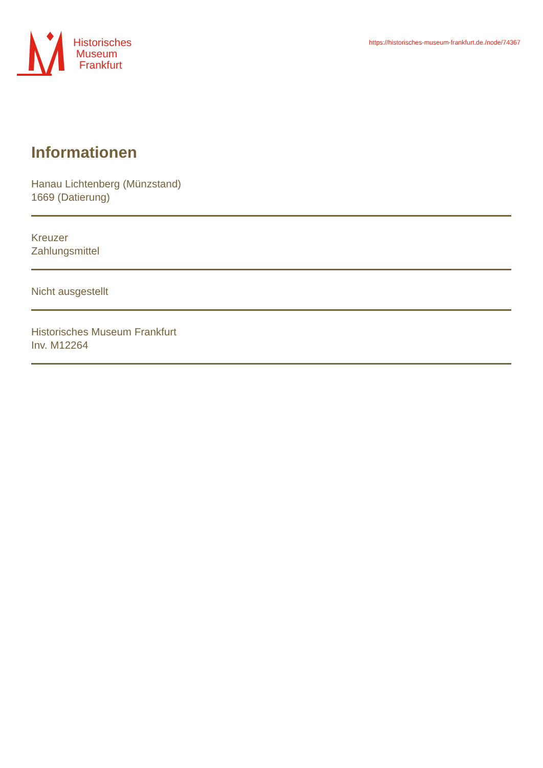Historisches
Museum
Frankfurt
https://historisches-museum-frankfurt.de./node/74367
Informationen
Hanau Lichtenberg (Münzstand)
1669 (Datierung)
Kreuzer
Zahlungsmittel
Nicht ausgestellt
Historisches Museum Frankfurt
Inv. M12264